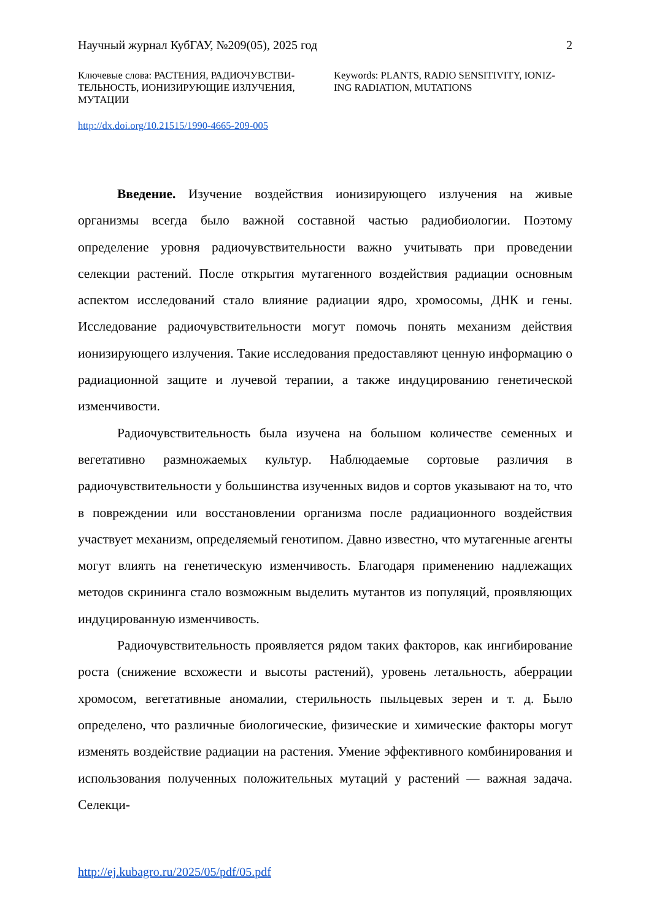Научный журнал КубГАУ, №209(05), 2025 год 2
Ключевые слова: РАСТЕНИЯ, РАДИОЧУВСТВИ-ТЕЛЬНОСТЬ, ИОНИЗИРУЮЩИЕ ИЗЛУЧЕНИЯ, МУТАЦИИ
Keywords: PLANTS, RADIO SENSITIVITY, IONIZ-ING RADIATION, MUTATIONS
http://dx.doi.org/10.21515/1990-4665-209-005
Введение. Изучение воздействия ионизирующего излучения на живые организмы всегда было важной составной частью радиобиологии. Поэтому определение уровня радиочувствительности важно учитывать при проведении селекции растений. После открытия мутагенного воздействия радиации основным аспектом исследований стало влияние радиации ядро, хромосомы, ДНК и гены. Исследование радиочувствительности могут помочь понять механизм действия ионизирующего излучения. Такие исследования предоставляют ценную информацию о радиационной защите и лучевой терапии, а также индуцированию генетической изменчивости.
Радиочувствительность была изучена на большом количестве семенных и вегетативно размножаемых культур. Наблюдаемые сортовые различия в радиочувствительности у большинства изученных видов и сортов указывают на то, что в повреждении или восстановлении организма после радиационного воздействия участвует механизм, определяемый генотипом. Давно известно, что мутагенные агенты могут влиять на генетическую изменчивость. Благодаря применению надлежащих методов скрининга стало возможным выделить мутантов из популяций, проявляющих индуцированную изменчивость.
Радиочувствительность проявляется рядом таких факторов, как ингибирование роста (снижение всхожести и высоты растений), уровень летальность, аберрации хромосом, вегетативные аномалии, стерильность пыльцевых зерен и т. д. Было определено, что различные биологические, физические и химические факторы могут изменять воздействие радиации на растения. Умение эффективного комбинирования и использования полученных положительных мутаций у растений — важная задача. Селекци-
http://ej.kubagro.ru/2025/05/pdf/05.pdf